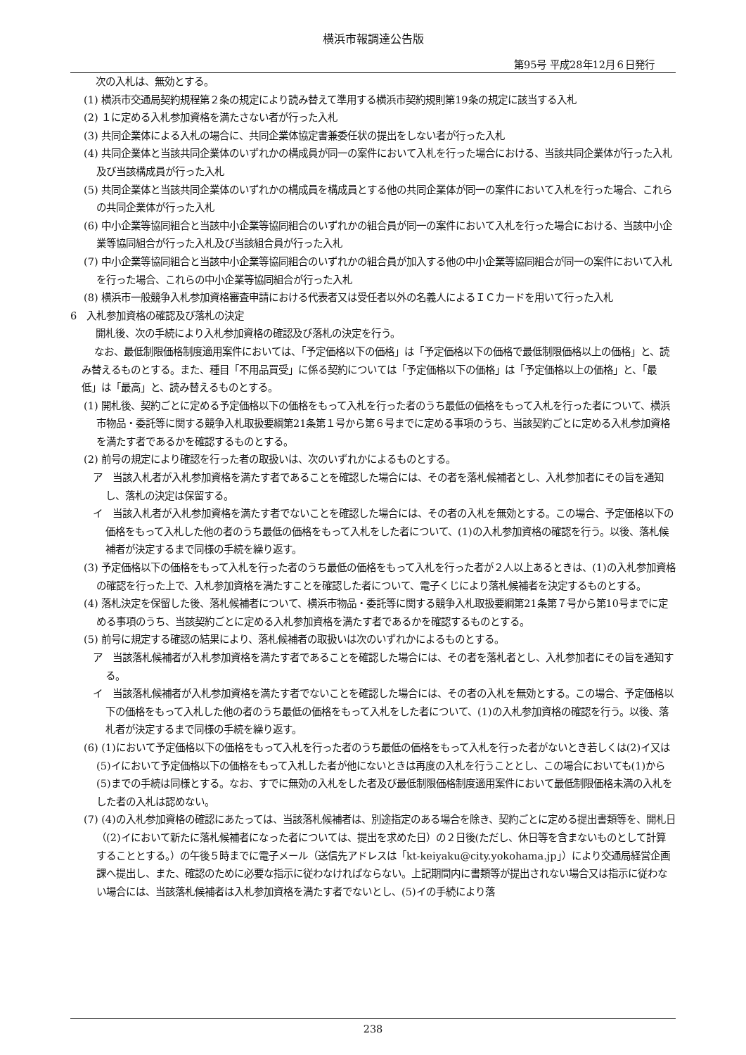横浜市報調達公告版
第95号 平成28年12月６日発行
次の入札は、無効とする。
(1) 横浜市交通局契約規程第２条の規定により読み替えて準用する横浜市契約規則第19条の規定に該当する入札
(2) １に定める入札参加資格を満たさない者が行った入札
(3) 共同企業体による入札の場合に、共同企業体協定書兼委任状の提出をしない者が行った入札
(4) 共同企業体と当該共同企業体のいずれかの構成員が同一の案件において入札を行った場合における、当該共同企業体が行った入札及び当該構成員が行った入札
(5) 共同企業体と当該共同企業体のいずれかの構成員を構成員とする他の共同企業体が同一の案件において入札を行った場合、これらの共同企業体が行った入札
(6) 中小企業等協同組合と当該中小企業等協同組合のいずれかの組合員が同一の案件において入札を行った場合における、当該中小企業等協同組合が行った入札及び当該組合員が行った入札
(7) 中小企業等協同組合と当該中小企業等協同組合のいずれかの組合員が加入する他の中小企業等協同組合が同一の案件において入札を行った場合、これらの中小企業等協同組合が行った入札
(8) 横浜市一般競争入札参加資格審査申請における代表者又は受任者以外の名義人によるＩＣカードを用いて行った入札
6　入札参加資格の確認及び落札の決定
開札後、次の手続により入札参加資格の確認及び落札の決定を行う。
なお、最低制限価格制度適用案件においては、「予定価格以下の価格」は「予定価格以下の価格で最低制限価格以上の価格」と、読み替えるものとする。また、種目「不用品買受」に係る契約については「予定価格以下の価格」は「予定価格以上の価格」と、「最低」は「最高」と、読み替えるものとする。
(1) 開札後、契約ごとに定める予定価格以下の価格をもって入札を行った者のうち最低の価格をもって入札を行った者について、横浜市物品・委託等に関する競争入札取扱要綱第21条第１号から第６号までに定める事項のうち、当該契約ごとに定める入札参加資格を満たす者であるかを確認するものとする。
(2) 前号の規定により確認を行った者の取扱いは、次のいずれかによるものとする。
ア　当該入札者が入札参加資格を満たす者であることを確認した場合には、その者を落札候補者とし、入札参加者にその旨を通知し、落札の決定は保留する。
イ　当該入札者が入札参加資格を満たす者でないことを確認した場合には、その者の入札を無効とする。この場合、予定価格以下の価格をもって入札した他の者のうち最低の価格をもって入札をした者について、(1)の入札参加資格の確認を行う。以後、落札候補者が決定するまで同様の手続を繰り返す。
(3) 予定価格以下の価格をもって入札を行った者のうち最低の価格をもって入札を行った者が２人以上あるときは、(1)の入札参加資格の確認を行った上で、入札参加資格を満たすことを確認した者について、電子くじにより落札候補者を決定するものとする。
(4) 落札決定を保留した後、落札候補者について、横浜市物品・委託等に関する競争入札取扱要綱第21条第７号から第10号までに定める事項のうち、当該契約ごとに定める入札参加資格を満たす者であるかを確認するものとする。
(5) 前号に規定する確認の結果により、落札候補者の取扱いは次のいずれかによるものとする。
ア　当該落札候補者が入札参加資格を満たす者であることを確認した場合には、その者を落札者とし、入札参加者にその旨を通知する。
イ　当該落札候補者が入札参加資格を満たす者でないことを確認した場合には、その者の入札を無効とする。この場合、予定価格以下の価格をもって入札した他の者のうち最低の価格をもって入札をした者について、(1)の入札参加資格の確認を行う。以後、落札者が決定するまで同様の手続を繰り返す。
(6) (1)において予定価格以下の価格をもって入札を行った者のうち最低の価格をもって入札を行った者がないとき若しくは(2)イ又は(5)イにおいて予定価格以下の価格をもって入札した者が他にないときは再度の入札を行うこととし、この場合においても(1)から(5)までの手続は同様とする。なお、すでに無効の入札をした者及び最低制限価格制度適用案件において最低制限価格未満の入札をした者の入札は認めない。
(7) (4)の入札参加資格の確認にあたっては、当該落札候補者は、別途指定のある場合を除き、契約ごとに定める提出書類等を、開札日（(2)イにおいて新たに落札候補者になった者については、提出を求めた日）の２日後(ただし、休日等を含まないものとして計算することとする。）の午後５時までに電子メール（送信先アドレスは「kt-keiyaku@city.yokohama.jp」）により交通局経営企画課へ提出し、また、確認のために必要な指示に従わなければならない。上記期間内に書類等が提出されない場合又は指示に従わない場合には、当該落札候補者は入札参加資格を満たす者でないとし、(5)イの手続により落
238